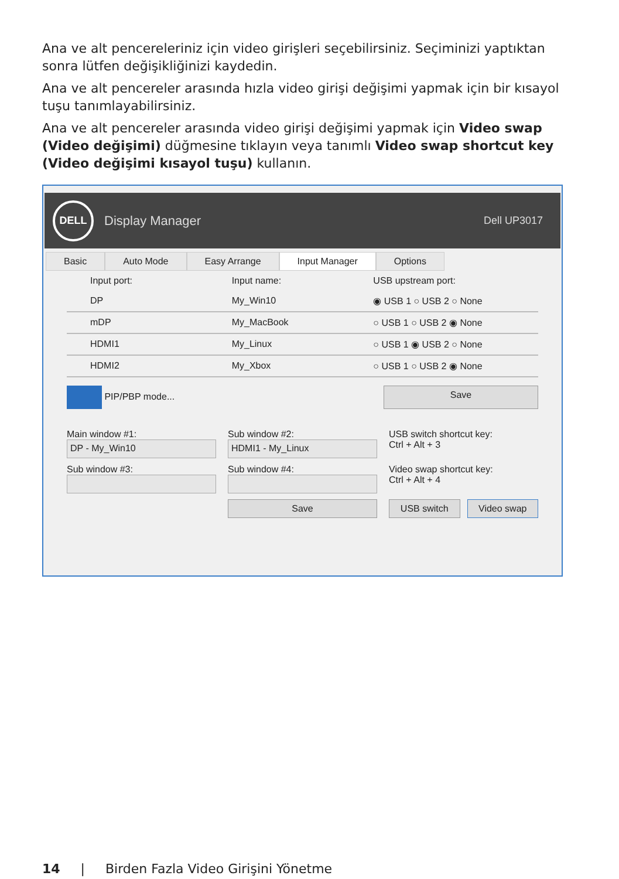Ana ve alt pencereleriniz için video girişleri seçebilirsiniz. Seçiminizi yaptıktan sonra lütfen değişikliğinizi kaydedin.
Ana ve alt pencereler arasında hızla video girişi değişimi yapmak için bir kısayol tuşu tanımlayabilirsiniz.
Ana ve alt pencereler arasında video girişi değişimi yapmak için Video swap (Video değişimi) düğmesine tıklayın veya tanımlı Video swap shortcut key (Video değişimi kısayol tuşu) kullanın.
DELL
Display Manager Dell UP3017
Basic Auto Mode Easy Arrange Input Manager Options
Input port: Input name: USB upstream port:
DP My_Win10 ◉ USB 1 ○ USB 2 ○ None
mDP My_MacBook ○ USB 1 ○ USB 2 ◉ None
HDMI1 My_Linux ○ USB 1 ◉ USB 2 ○ None
HDMI2 My_Xbox ○ USB 1 ○ USB 2 ◉ None
PIP/PBP mode... Save
Main window #1:
DP - My_Win10
Sub window #2:
HDMI1 - My_Linux
USB switch shortcut key:
Ctrl + Alt + 3
Sub window #3:
Sub window #4:
Video swap shortcut key:
Ctrl + Alt + 4
Save
USB switch Video swap
14 | Birden Fazla Video Girişini Yönetme